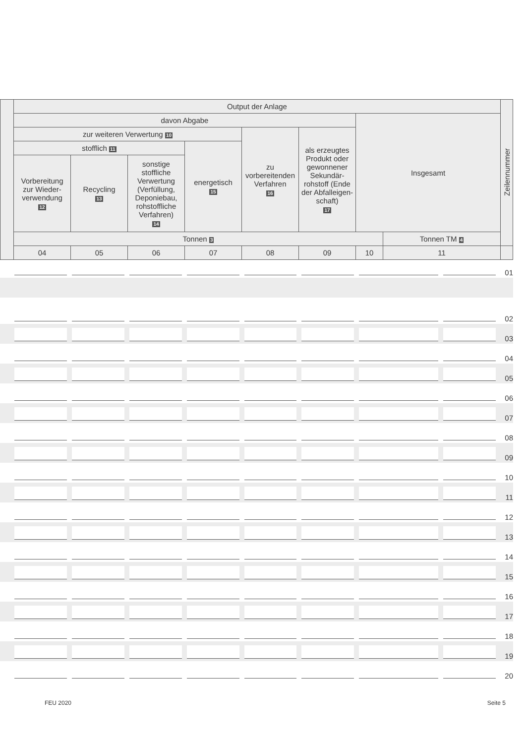| | Output der Anlage | | | | | | | | Zeilennummer |
| | davon Abgabe | | | | | | Insgesamt | | |
| | zur weiteren Verwertung 10 | | | | zu vorbereitenden Verfahren 16 | als erzeugtes Produkt oder gewonnener Sekundär-rohstoff (Ende der Abfalleigen-schaft) 17 | | | |
| | stofflich 11 | | | energetisch 15 | | | | | |
| | Vorbereitung zur Wieder-verwendung 12 | Recycling 13 | sonstige stoffliche Verwertung (Verfüllung, Deponiebau, rohstoffliche Verfahren) 14 | | | | | | |
| | Tonnen 3 | | | | | | | Tonnen TM 4 | |
| | 04 | 05 | 06 | 07 | 08 | 09 | 10 | 11 | |
01
02
03
04
05
06
07
08
09
10
11
12
13
14
15
16
17
18
19
20
FEU 2020 Seite 5